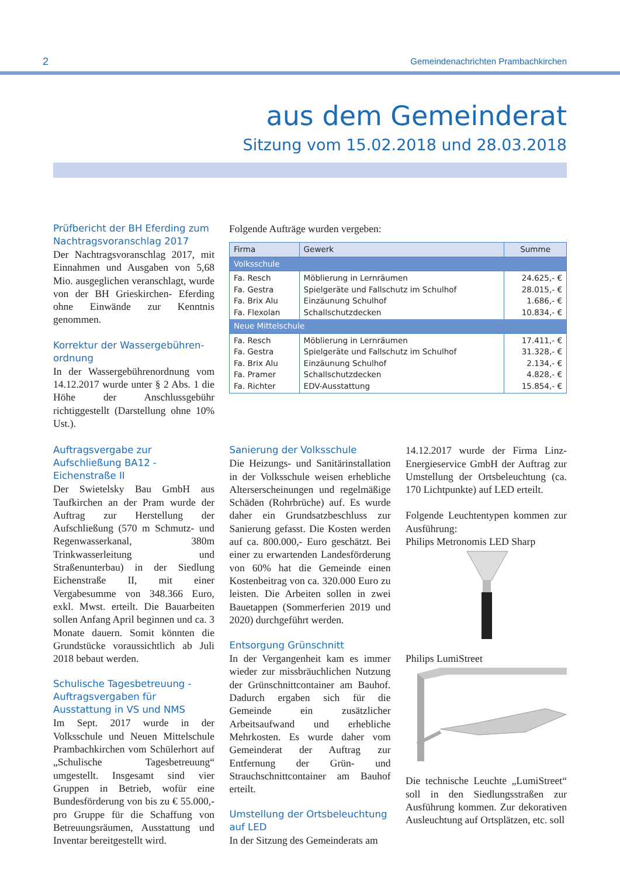2 Gemeindenachrichten Prambachkirchen
aus dem Gemeinderat
Sitzung vom 15.02.2018 und 28.03.2018
Prüfbericht der BH Eferding zum Nachtragsvoranschlag 2017
Der Nachtragsvoranschlag 2017, mit Einnahmen und Ausgaben von 5,68 Mio. ausgeglichen veranschlagt, wurde von der BH Grieskirchen- Eferding ohne Einwände zur Kenntnis genommen.
Korrektur der Wassergebühren-ordnung
In der Wassergebührenordnung vom 14.12.2017 wurde unter § 2 Abs. 1 die Höhe der Anschlussgebühr richtiggestellt (Darstellung ohne 10% Ust.).
Folgende Aufträge wurden vergeben:
| Firma | Gewerk | Summe |
| --- | --- | --- |
| Volksschule | | |
| Fa. Resch Fa. Gestra Fa. Brix Alu Fa. Flexolan | Möblierung in Lernräumen Spielgeräte und Fallschutz im Schulhof Einzäunung Schulhof Schallschutzdecken | 24.625,- € 28.015,- € 1.686,- € 10.834,- € |
| Neue Mittelschule | | |
| Fa. Resch Fa. Gestra Fa. Brix Alu Fa. Pramer Fa. Richter | Möblierung in Lernräumen Spielgeräte und Fallschutz im Schulhof Einzäunung Schulhof Schallschutzdecken EDV-Ausstattung | 17.411,- € 31.328,- € 2.134,- € 4.828,- € 15.854,- € |
Auftragsvergabe zur Aufschließung BA12 - Eichenstraße II
Der Swietelsky Bau GmbH aus Taufkirchen an der Pram wurde der Auftrag zur Herstellung der Aufschließung (570 m Schmutz- und Regenwasserkanal, 380m Trinkwasserleitung und Straßenunterbau) in der Siedlung Eichenstraße II, mit einer Vergabesumme von 348.366 Euro, exkl. Mwst. erteilt. Die Bauarbeiten sollen Anfang April beginnen und ca. 3 Monate dauern. Somit könnten die Grundstücke voraussichtlich ab Juli 2018 bebaut werden.
Schulische Tagesbetreuung - Auftragsvergaben für Ausstattung in VS und NMS
Im Sept. 2017 wurde in der Volksschule und Neuen Mittelschule Prambachkirchen vom Schülerhort auf „Schulische Tagesbetreuung“ umgestellt. Insgesamt sind vier Gruppen in Betrieb, wofür eine Bundesförderung von bis zu € 55.000,- pro Gruppe für die Schaffung von Betreuungsräumen, Ausstattung und Inventar bereitgestellt wird.
Sanierung der Volksschule
Die Heizungs- und Sanitärinstallation in der Volksschule weisen erhebliche Alterserscheinungen und regelmäßige Schäden (Rohrbrüche) auf. Es wurde daher ein Grundsatzbeschluss zur Sanierung gefasst. Die Kosten werden auf ca. 800.000,- Euro geschätzt. Bei einer zu erwartenden Landesförderung von 60% hat die Gemeinde einen Kostenbeitrag von ca. 320.000 Euro zu leisten. Die Arbeiten sollen in zwei Bauetappen (Sommerferien 2019 und 2020) durchgeführt werden.
Entsorgung Grünschnitt
In der Vergangenheit kam es immer wieder zur missbräuchlichen Nutzung der Grünschnittcontainer am Bauhof. Dadurch ergaben sich für die Gemeinde ein zusätzlicher Arbeitsaufwand und erhebliche Mehrkosten. Es wurde daher vom Gemeinderat der Auftrag zur Entfernung der Grün- und Strauchschnittcontainer am Bauhof erteilt.
Umstellung der Ortsbeleuchtung auf LED
In der Sitzung des Gemeinderats am
14.12.2017 wurde der Firma Linz-Energieservice GmbH der Auftrag zur Umstellung der Ortsbeleuchtung (ca. 170 Lichtpunkte) auf LED erteilt.
Folgende Leuchtentypen kommen zur Ausführung:
Philips Metronomis LED Sharp
Philips LumiStreet
Die technische Leuchte „LumiStreet“ soll in den Siedlungsstraßen zur Ausführung kommen. Zur dekorativen Ausleuchtung auf Ortsplätzen, etc. soll